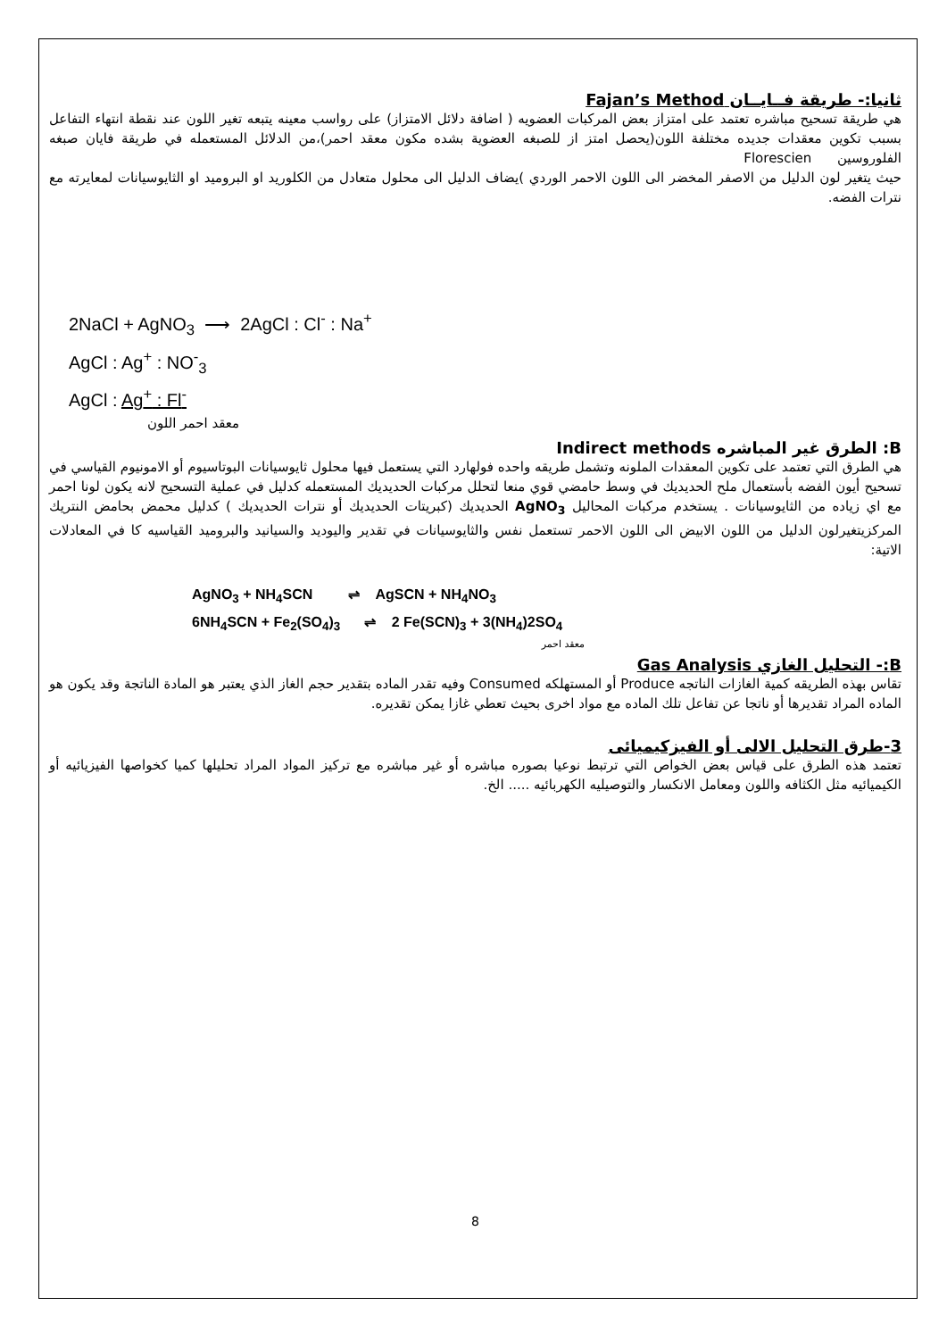ثانيا:- طريقة فــايــان Fajan’s Method
هي طريقة تسحيح مباشره تعتمد على امتزاز بعض المركبات العضويه ( اضافة دلائل الامتزاز) على رواسب معينه يتبعه تغير اللون عند نقطة انتهاء التفاعل بسبب تكوين معقدات جديده مختلفة اللون(يحصل امتز از للصبغه العضوية بشده مكون معقد احمر)،من الدلائل المستعمله في طريقة فايان صبغه الفلوروسين Florescien
حيث يتغير لون الدليل من الاصفر المخضر الى اللون الاحمر الوردي )يضاف الدليل الى محلول متعادل من الكلوريد او البروميد او الثايوسيانات لمعايرته مع نترات الفضه.
2NaCl + AgNO<sub>3</sub> ⟶ 2AgCl : Cl<sup>-</sup> : Na<sup>+</sup>
AgCl : Ag<sup>+</sup> : NO<sup>-</sup><sub>3</sub>
AgCl : Ag<sup>+</sup> : Fl<sup>-</sup>
معقد احمر اللون
B: الطرق غير المباشره Indirect methods
هي الطرق التي تعتمد على تكوين المعقدات الملونه وتشمل طريقه واحده فولهارد التي يستعمل فيها محلول ثايوسيانات البوتاسيوم أو الامونيوم القياسي في تسحيح أيون الفضه بأستعمال ملح الحديديك في وسط حامضي قوي منعا لتحلل مركبات الحديديك المستعمله كدليل في عملية التسحيح لانه يكون لونا احمر مع اي زياده من الثايوسيانات . يستخدم مركبات المحاليل AgNO<sub>3</sub> الحديديك (كبريتات الحديديك أو نترات الحديديك ) كدليل محمض بحامض النتريك المركزيتغيرلون الدليل من اللون الابيض الى اللون الاحمر تستعمل نفس والثايوسيانات في تقدير واليوديد والسيانيد والبروميد القياسيه كا في المعادلات الاتية:
AgNO<sub>3</sub> + NH<sub>4</sub>SCN ⇌ AgSCN + NH<sub>4</sub>NO<sub>3</sub>
6NH<sub>4</sub>SCN + Fe<sub>2</sub>(SO<sub>4</sub>)<sub>3</sub> ⇌ 2 Fe(SCN)<sub>3</sub> + 3(NH<sub>4</sub>)2SO<sub>4</sub>
معقد احمر
B:- التحليل الغازي Gas Analysis
تقاس بهذه الطريقه كمية الغازات الناتجه Produce أو المستهلكه Consumed وفيه تقدر الماده بتقدير حجم الغاز الذي يعتبر هو المادة الناتجة وقد يكون هو الماده المراد تقديرها أو ناتجا عن تفاعل تلك الماده مع مواد اخرى بحيث تعطي غازا يمكن تقديره.
3-طرق التحليل الالى أو الفيزكيميائى
تعتمد هذه الطرق على قياس بعض الخواص التي ترتبط نوعيا بصوره مباشره أو غير مباشره مع تركيز المواد المراد تحليلها كميا كخواصها الفيزيائيه أو الكيميائيه مثل الكثافه واللون ومعامل الانكسار والتوصيليه الكهربائيه ..... الخ.
8